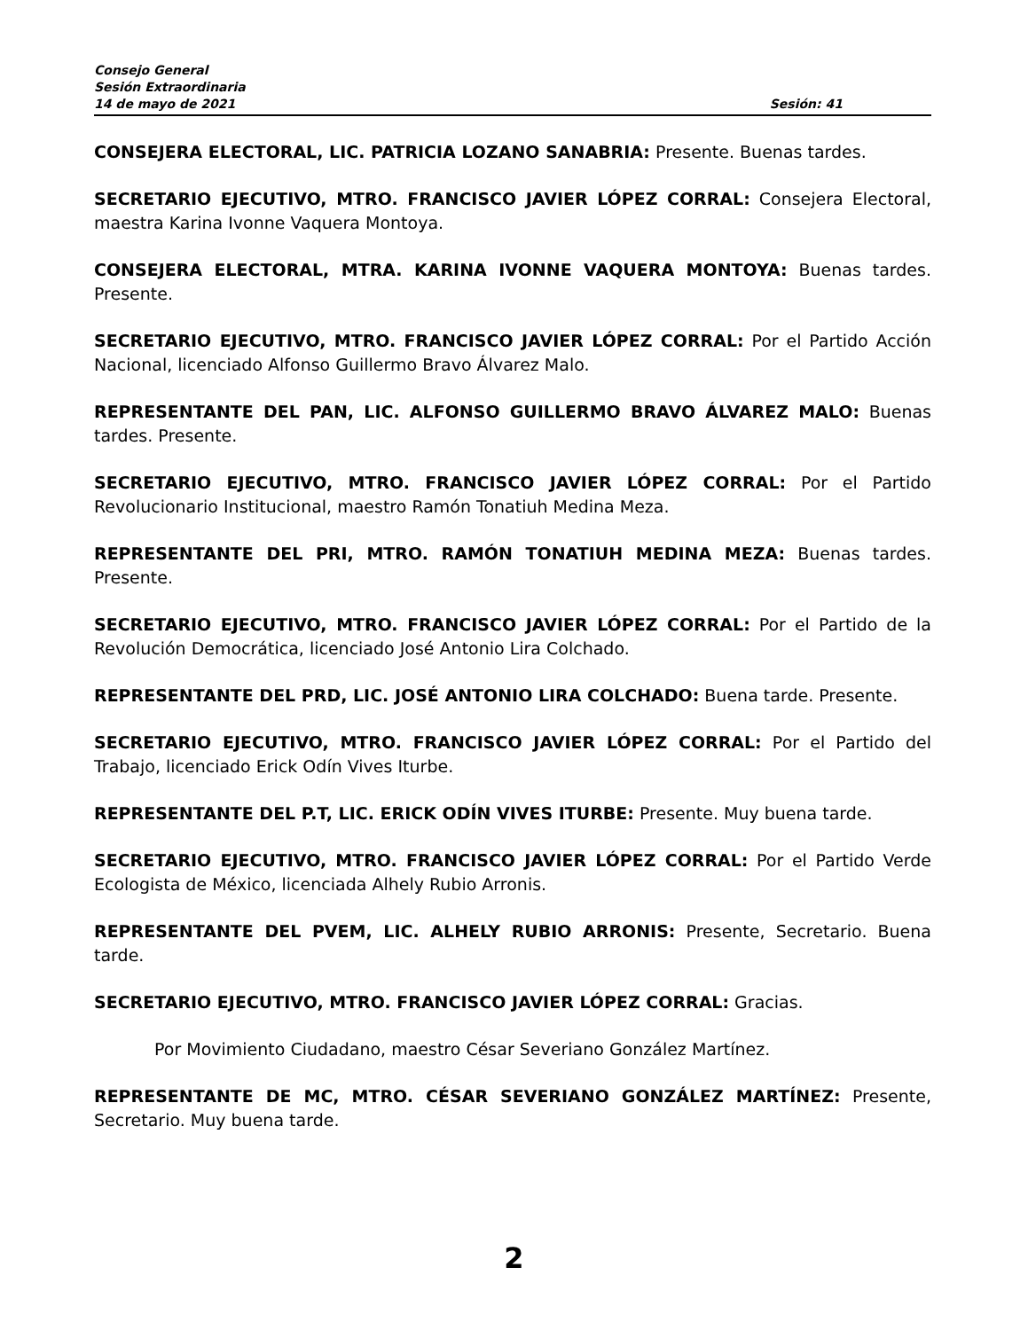Consejo General
Sesión Extraordinaria
14 de mayo de 2021 Sesión: 41
CONSEJERA ELECTORAL, LIC. PATRICIA LOZANO SANABRIA: Presente. Buenas tardes.
SECRETARIO EJECUTIVO, MTRO. FRANCISCO JAVIER LÓPEZ CORRAL: Consejera Electoral, maestra Karina Ivonne Vaquera Montoya.
CONSEJERA ELECTORAL, MTRA. KARINA IVONNE VAQUERA MONTOYA: Buenas tardes. Presente.
SECRETARIO EJECUTIVO, MTRO. FRANCISCO JAVIER LÓPEZ CORRAL: Por el Partido Acción Nacional, licenciado Alfonso Guillermo Bravo Álvarez Malo.
REPRESENTANTE DEL PAN, LIC. ALFONSO GUILLERMO BRAVO ÁLVAREZ MALO: Buenas tardes. Presente.
SECRETARIO EJECUTIVO, MTRO. FRANCISCO JAVIER LÓPEZ CORRAL: Por el Partido Revolucionario Institucional, maestro Ramón Tonatiuh Medina Meza.
REPRESENTANTE DEL PRI, MTRO. RAMÓN TONATIUH MEDINA MEZA: Buenas tardes. Presente.
SECRETARIO EJECUTIVO, MTRO. FRANCISCO JAVIER LÓPEZ CORRAL: Por el Partido de la Revolución Democrática, licenciado José Antonio Lira Colchado.
REPRESENTANTE DEL PRD, LIC. JOSÉ ANTONIO LIRA COLCHADO: Buena tarde. Presente.
SECRETARIO EJECUTIVO, MTRO. FRANCISCO JAVIER LÓPEZ CORRAL: Por el Partido del Trabajo, licenciado Erick Odín Vives Iturbe.
REPRESENTANTE DEL P.T, LIC. ERICK ODÍN VIVES ITURBE: Presente. Muy buena tarde.
SECRETARIO EJECUTIVO, MTRO. FRANCISCO JAVIER LÓPEZ CORRAL: Por el Partido Verde Ecologista de México, licenciada Alhely Rubio Arronis.
REPRESENTANTE DEL PVEM, LIC. ALHELY RUBIO ARRONIS: Presente, Secretario. Buena tarde.
SECRETARIO EJECUTIVO, MTRO. FRANCISCO JAVIER LÓPEZ CORRAL: Gracias.
Por Movimiento Ciudadano, maestro César Severiano González Martínez.
REPRESENTANTE DE MC, MTRO. CÉSAR SEVERIANO GONZÁLEZ MARTÍNEZ: Presente, Secretario. Muy buena tarde.
2